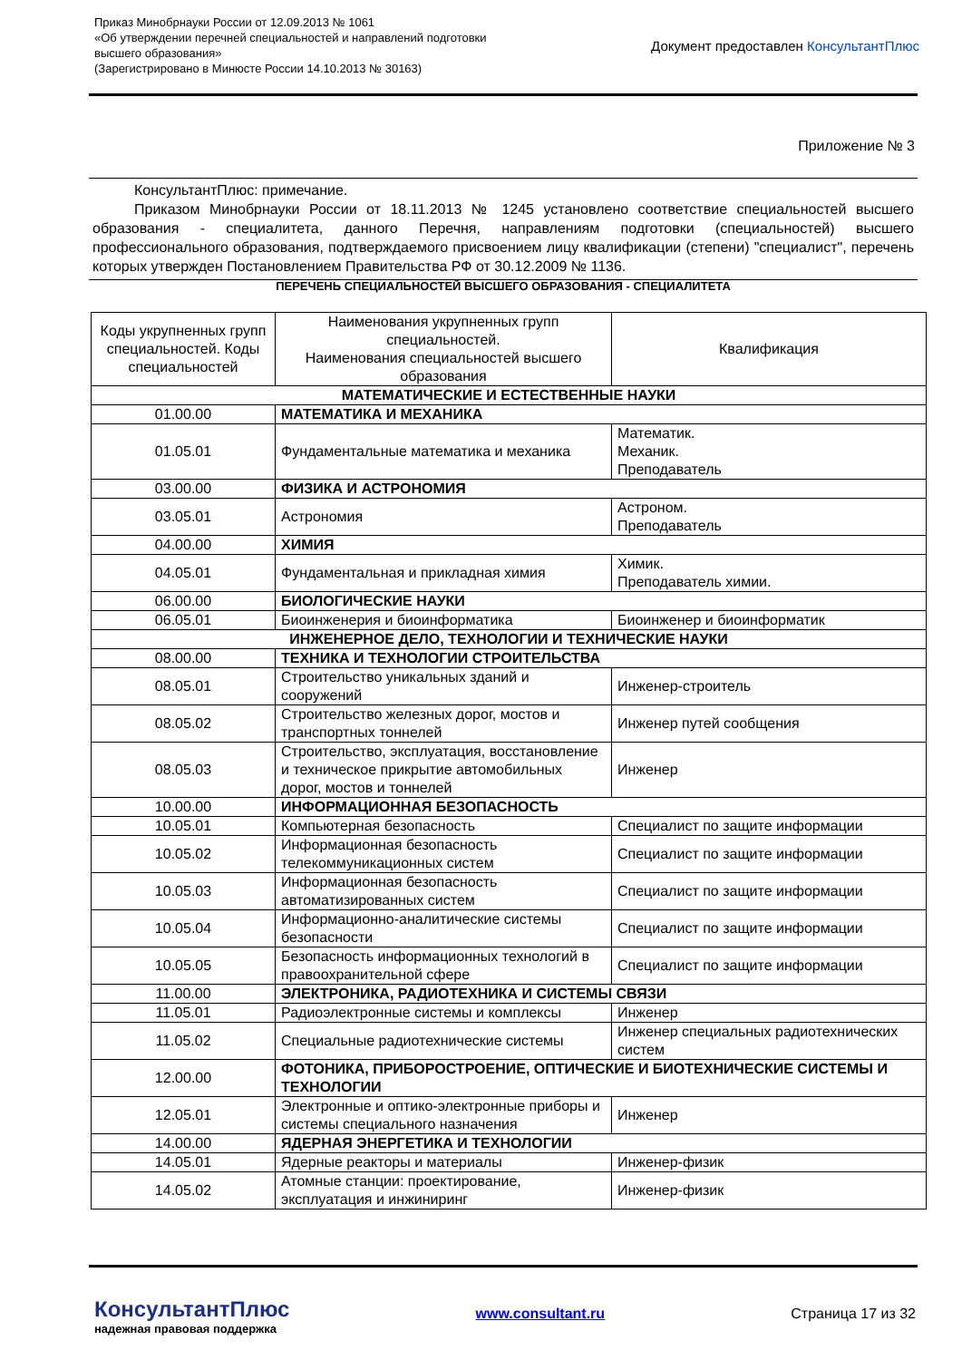Приказ Минобрнауки России от 12.09.2013 № 1061
«Об утверждении перечней специальностей и направлений подготовки
высшего образования»
(Зарегистрировано в Минюсте России 14.10.2013 № 30163)
Документ предоставлен КонсультантПлюс
Приложение № 3
КонсультантПлюс: примечание.
Приказом Минобрнауки России от 18.11.2013 № 1245 установлено соответствие специальностей высшего образования - специалитета, данного Перечня, направлениям подготовки (специальностей) высшего профессионального образования, подтверждаемого присвоением лицу квалификации (степени) "специалист", перечень которых утвержден Постановлением Правительства РФ от 30.12.2009 № 1136.
ПЕРЕЧЕНЬ СПЕЦИАЛЬНОСТЕЙ ВЫСШЕГО ОБРАЗОВАНИЯ - СПЕЦИАЛИТЕТА
| Коды укрупненных групп специальностей. Коды специальностей | Наименования укрупненных групп специальностей. Наименования специальностей высшего образования | Квалификация |
| --- | --- | --- |
| МАТЕМАТИЧЕСКИЕ И ЕСТЕСТВЕННЫЕ НАУКИ | | |
| 01.00.00 | МАТЕМАТИКА И МЕХАНИКА | |
| 01.05.01 | Фундаментальные математика и механика | Математик. Механик. Преподаватель |
| 03.00.00 | ФИЗИКА И АСТРОНОМИЯ | |
| 03.05.01 | Астрономия | Астроном. Преподаватель |
| 04.00.00 | ХИМИЯ | |
| 04.05.01 | Фундаментальная и прикладная химия | Химик. Преподаватель химии. |
| 06.00.00 | БИОЛОГИЧЕСКИЕ НАУКИ | |
| 06.05.01 | Биоинженерия и биоинформатика | Биоинженер и биоинформатик |
| ИНЖЕНЕРНОЕ ДЕЛО, ТЕХНОЛОГИИ И ТЕХНИЧЕСКИЕ НАУКИ | | |
| 08.00.00 | ТЕХНИКА И ТЕХНОЛОГИИ СТРОИТЕЛЬСТВА | |
| 08.05.01 | Строительство уникальных зданий и сооружений | Инженер-строитель |
| 08.05.02 | Строительство железных дорог, мостов и транспортных тоннелей | Инженер путей сообщения |
| 08.05.03 | Строительство, эксплуатация, восстановление и техническое прикрытие автомобильных дорог, мостов и тоннелей | Инженер |
| 10.00.00 | ИНФОРМАЦИОННАЯ БЕЗОПАСНОСТЬ | |
| 10.05.01 | Компьютерная безопасность | Специалист по защите информации |
| 10.05.02 | Информационная безопасность телекоммуникационных систем | Специалист по защите информации |
| 10.05.03 | Информационная безопасность автоматизированных систем | Специалист по защите информации |
| 10.05.04 | Информационно-аналитические системы безопасности | Специалист по защите информации |
| 10.05.05 | Безопасность информационных технологий в правоохранительной сфере | Специалист по защите информации |
| 11.00.00 | ЭЛЕКТРОНИКА, РАДИОТЕХНИКА И СИСТЕМЫ СВЯЗИ | |
| 11.05.01 | Радиоэлектронные системы и комплексы | Инженер |
| 11.05.02 | Специальные радиотехнические системы | Инженер специальных радиотехнических систем |
| 12.00.00 | ФОТОНИКА, ПРИБОРОСТРОЕНИЕ, ОПТИЧЕСКИЕ И БИОТЕХНИЧЕСКИЕ СИСТЕМЫ И ТЕХНОЛОГИИ | |
| 12.05.01 | Электронные и оптико-электронные приборы и системы специального назначения | Инженер |
| 14.00.00 | ЯДЕРНАЯ ЭНЕРГЕТИКА И ТЕХНОЛОГИИ | |
| 14.05.01 | Ядерные реакторы и материалы | Инженер-физик |
| 14.05.02 | Атомные станции: проектирование, эксплуатация и инжиниринг | Инженер-физик |
КонсультантПлюс
надежная правовая поддержка
www.consultant.ru Страница 17 из 32